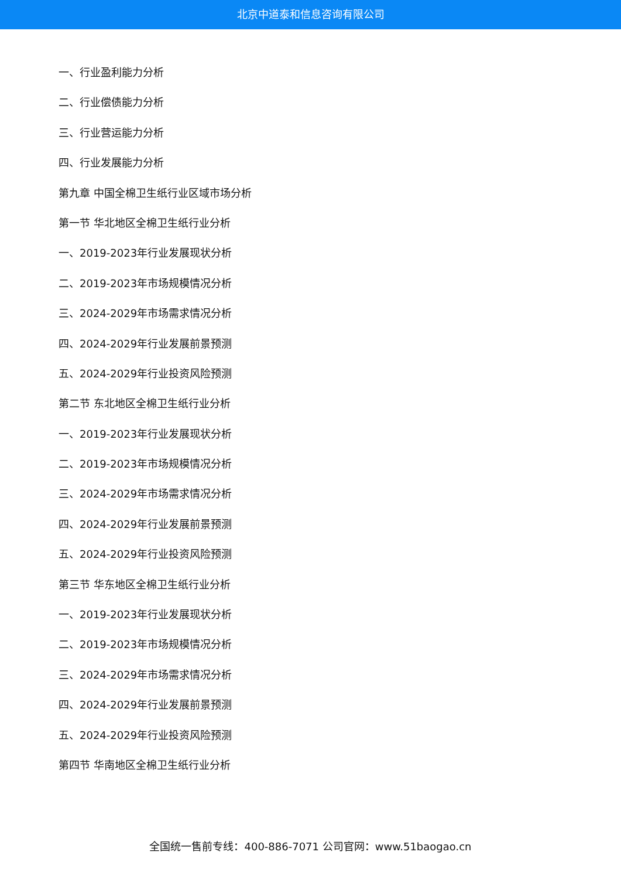北京中道泰和信息咨询有限公司
一、行业盈利能力分析
二、行业偿债能力分析
三、行业营运能力分析
四、行业发展能力分析
第九章 中国全棉卫生纸行业区域市场分析
第一节 华北地区全棉卫生纸行业分析
一、2019-2023年行业发展现状分析
二、2019-2023年市场规模情况分析
三、2024-2029年市场需求情况分析
四、2024-2029年行业发展前景预测
五、2024-2029年行业投资风险预测
第二节 东北地区全棉卫生纸行业分析
一、2019-2023年行业发展现状分析
二、2019-2023年市场规模情况分析
三、2024-2029年市场需求情况分析
四、2024-2029年行业发展前景预测
五、2024-2029年行业投资风险预测
第三节 华东地区全棉卫生纸行业分析
一、2019-2023年行业发展现状分析
二、2019-2023年市场规模情况分析
三、2024-2029年市场需求情况分析
四、2024-2029年行业发展前景预测
五、2024-2029年行业投资风险预测
第四节 华南地区全棉卫生纸行业分析
全国统一售前专线：400-886-7071 公司官网：www.51baogao.cn